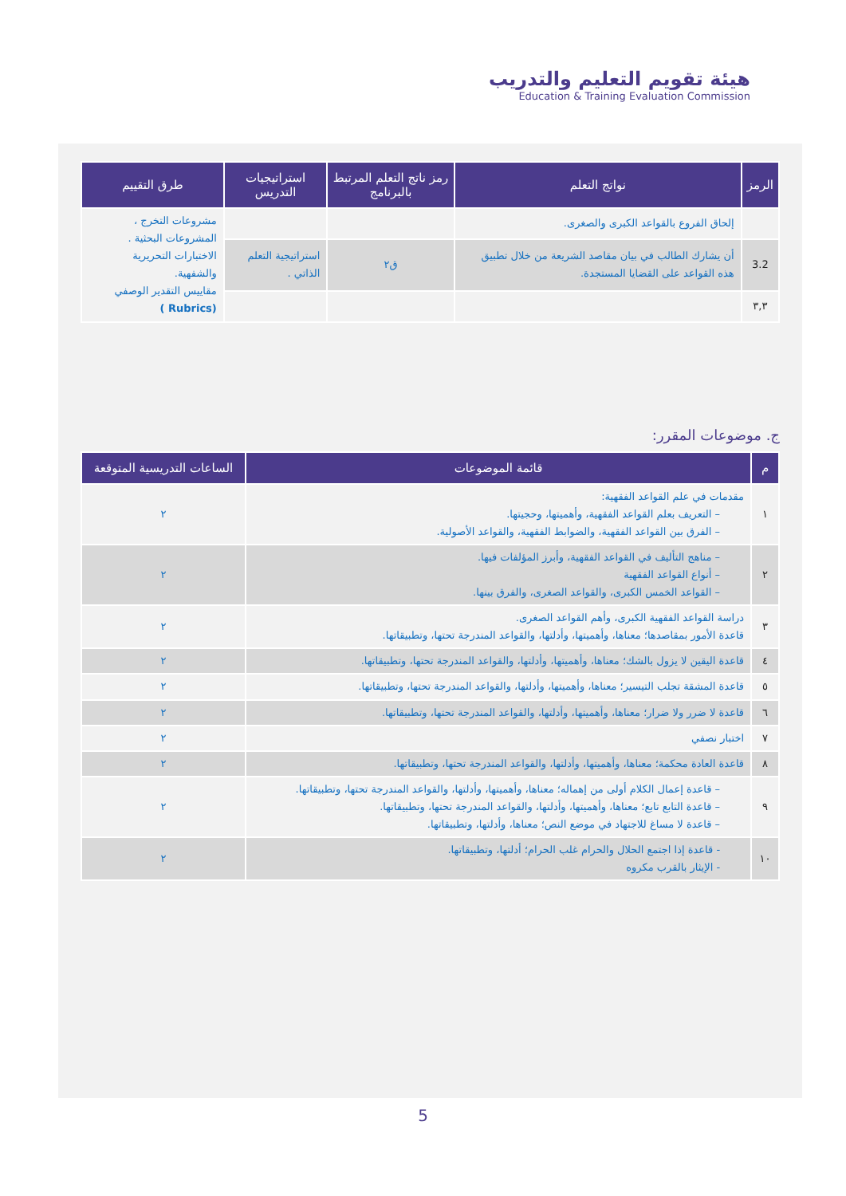هيئة تقويم التعليم والتدريب
Education & Training Evaluation Commission
| الرمز | نواتج التعلم | رمز ناتج التعلم المرتبط بالبرنامج | استراتيجيات التدريس | طرق التقييم |
| --- | --- | --- | --- | --- |
| | إلحاق الفروع بالقواعد الكبرى والصغرى. | | | مشروعات التخرج ، المشروعات البحثية . الاختبارات التحريرية والشفهية. مقاييس التقدير الوصفي (Rubrics ) |
| 3.2 | أن يشارك الطالب في بيان مقاصد الشريعة من خلال تطبيق هذه القواعد على القضايا المستجدة. | ق٢ | استراتيجية التعلم الذاتي . | |
| ٣,٣ | | | | |
ج. موضوعات المقرر:
| م | قائمة الموضوعات | الساعات التدريسية المتوقعة |
| --- | --- | --- |
| ١ | مقدمات في علم القواعد الفقهية: – التعريف بعلم القواعد الفقهية، وأهميتها، وحجيتها. – الفرق بين القواعد الفقهية، والضوابط الفقهية، والقواعد الأصولية. | ٢ |
| ٢ | – مناهج التأليف في القواعد الفقهية، وأبرز المؤلفات فيها. – أنواع القواعد الفقهية – القواعد الخمس الكبرى، والقواعد الصغرى، والفرق بينها. | ٢ |
| ٣ | دراسة القواعد الفقهية الكبرى، وأهم القواعد الصغرى. قاعدة الأمور بمقاصدها؛ معناها، وأهميتها، وأدلتها، والقواعد المندرجة تحتها، وتطبيقاتها. | ٢ |
| ٤ | قاعدة اليقين لا يزول بالشك؛ معناها، وأهميتها، وأدلتها، والقواعد المندرجة تحتها، وتطبيقاتها. | ٢ |
| ٥ | قاعدة المشقة تجلب التيسير؛ معناها، وأهميتها، وأدلتها، والقواعد المندرجة تحتها، وتطبيقاتها. | ٢ |
| ٦ | قاعدة لا ضرر ولا ضرار؛ معناها، وأهميتها، وأدلتها، والقواعد المندرجة تحتها، وتطبيقاتها. | ٢ |
| ٧ | اختبار نصفي | ٢ |
| ٨ | قاعدة العادة محكمة؛ معناها، وأهميتها، وأدلتها، والقواعد المندرجة تحتها، وتطبيقاتها. | ٢ |
| ٩ | – قاعدة إعمال الكلام أولى من إهماله؛ معناها، وأهميتها، وأدلتها، والقواعد المندرجة تحتها، وتطبيقاتها. – قاعدة التابع تابع؛ معناها، وأهميتها، وأدلتها، والقواعد المندرجة تحتها، وتطبيقاتها. – قاعدة لا مساغ للاجتهاد في موضع النص؛ معناها، وأدلتها، وتطبيقاتها. | ٢ |
| ١٠ | - قاعدة إذا اجتمع الحلال والحرام غلب الحرام؛ أدلتها، وتطبيقاتها. - الإيثار بالقرب مكروه | ٢ |
5